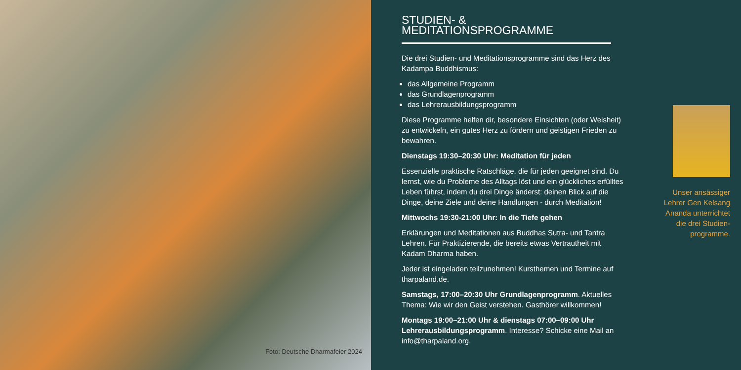Foto: Deutsche Dharmafeier 2024
STUDIEN- & MEDITATIONSPROGRAMME
Die drei Studien- und Meditationsprogramme sind das Herz des Kadampa Buddhismus:
das Allgemeine Programm
das Grundlagenprogramm
das Lehrerausbildungsprogramm
Diese Programme helfen dir, besondere Einsichten (oder Weisheit) zu entwickeln, ein gutes Herz zu fördern und geistigen Frieden zu bewahren.
Dienstags 19:30–20:30 Uhr: Meditation für jeden
Essenzielle praktische Ratschläge, die für jeden geeignet sind. Du lernst, wie du Probleme des Alltags löst und ein glückliches erfülltes Leben führst, indem du drei Dinge änderst: deinen Blick auf die Dinge, deine Ziele und deine Handlungen - durch Meditation!
Mittwochs 19:30-21:00 Uhr: In die Tiefe gehen
Erklärungen und Meditationen aus Buddhas Sutra- und Tantra Lehren. Für Praktizierende, die bereits etwas Vertrautheit mit Kadam Dharma haben.
Jeder ist eingeladen teilzunehmen! Kursthemen und Termine auf tharpaland.de.
Samstags, 17:00–20:30 Uhr Grundlagenprogramm. Aktuelles Thema: Wie wir den Geist verstehen. Gasthörer willkommen!
Montags 19:00–21:00 Uhr & dienstags 07:00–09:00 Uhr Lehrerausbildungsprogramm. Interesse? Schicke eine Mail an info@tharpaland.org.
Unser ansässiger Lehrer Gen Kelsang Ananda unterrichtet die drei Studien-programme.